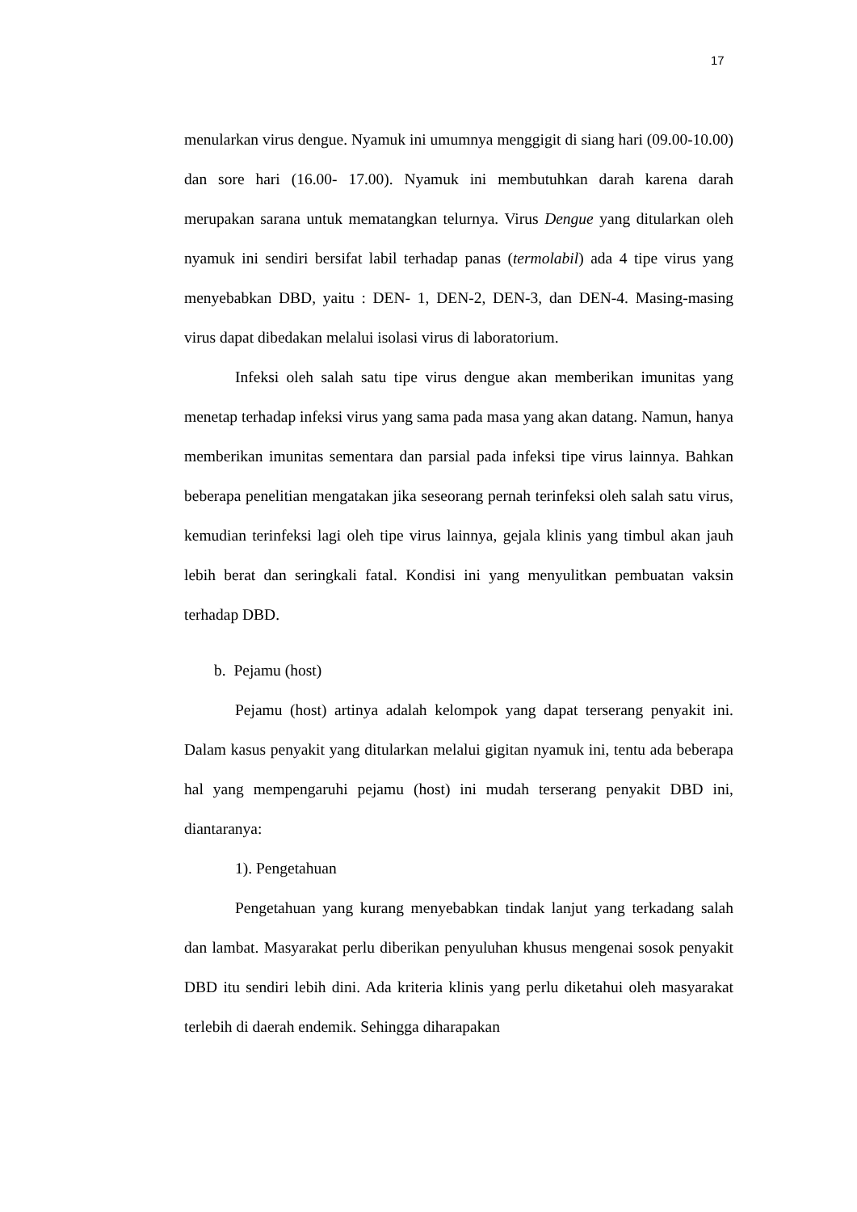17
menularkan virus dengue. Nyamuk ini umumnya menggigit di siang hari (09.00-10.00) dan sore hari (16.00- 17.00). Nyamuk ini membutuhkan darah karena darah merupakan sarana untuk mematangkan telurnya. Virus Dengue yang ditularkan oleh nyamuk ini sendiri bersifat labil terhadap panas (termolabil) ada 4 tipe virus yang menyebabkan DBD, yaitu : DEN- 1, DEN-2, DEN-3, dan DEN-4. Masing-masing virus dapat dibedakan melalui isolasi virus di laboratorium.
Infeksi oleh salah satu tipe virus dengue akan memberikan imunitas yang menetap terhadap infeksi virus yang sama pada masa yang akan datang. Namun, hanya memberikan imunitas sementara dan parsial pada infeksi tipe virus lainnya. Bahkan beberapa penelitian mengatakan jika seseorang pernah terinfeksi oleh salah satu virus, kemudian terinfeksi lagi oleh tipe virus lainnya, gejala klinis yang timbul akan jauh lebih berat dan seringkali fatal. Kondisi ini yang menyulitkan pembuatan vaksin terhadap DBD.
b. Pejamu (host)
Pejamu (host) artinya adalah kelompok yang dapat terserang penyakit ini. Dalam kasus penyakit yang ditularkan melalui gigitan nyamuk ini, tentu ada beberapa hal yang mempengaruhi pejamu (host) ini mudah terserang penyakit DBD ini, diantaranya:
1). Pengetahuan
Pengetahuan yang kurang menyebabkan tindak lanjut yang terkadang salah dan lambat. Masyarakat perlu diberikan penyuluhan khusus mengenai sosok penyakit DBD itu sendiri lebih dini. Ada kriteria klinis yang perlu diketahui oleh masyarakat terlebih di daerah endemik. Sehingga diharapakan